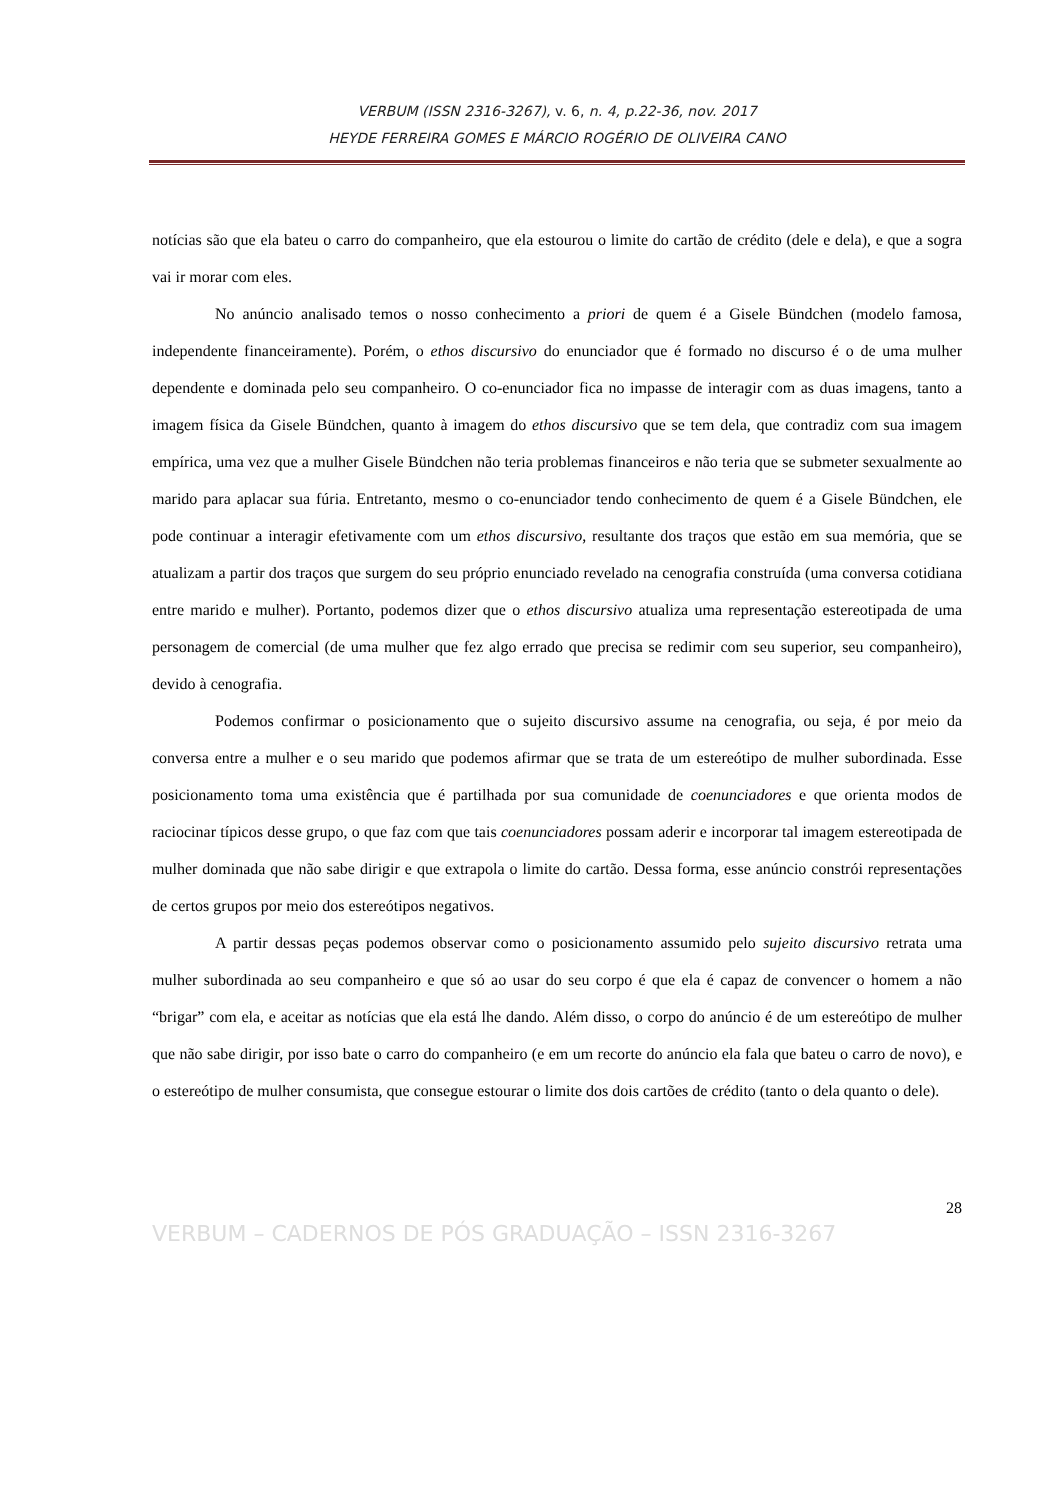VERBUM (ISSN 2316-3267), v. 6, n. 4, p.22-36, nov. 2017
HEYDE FERREIRA GOMES E MÁRCIO ROGÉRIO DE OLIVEIRA CANO
notícias são que ela bateu o carro do companheiro, que ela estourou o limite do cartão de crédito (dele e dela), e que a sogra vai ir morar com eles.
No anúncio analisado temos o nosso conhecimento a priori de quem é a Gisele Bündchen (modelo famosa, independente financeiramente). Porém, o ethos discursivo do enunciador que é formado no discurso é o de uma mulher dependente e dominada pelo seu companheiro. O co-enunciador fica no impasse de interagir com as duas imagens, tanto a imagem física da Gisele Bündchen, quanto à imagem do ethos discursivo que se tem dela, que contradiz com sua imagem empírica, uma vez que a mulher Gisele Bündchen não teria problemas financeiros e não teria que se submeter sexualmente ao marido para aplacar sua fúria. Entretanto, mesmo o co-enunciador tendo conhecimento de quem é a Gisele Bündchen, ele pode continuar a interagir efetivamente com um ethos discursivo, resultante dos traços que estão em sua memória, que se atualizam a partir dos traços que surgem do seu próprio enunciado revelado na cenografia construída (uma conversa cotidiana entre marido e mulher). Portanto, podemos dizer que o ethos discursivo atualiza uma representação estereotipada de uma personagem de comercial (de uma mulher que fez algo errado que precisa se redimir com seu superior, seu companheiro), devido à cenografia.
Podemos confirmar o posicionamento que o sujeito discursivo assume na cenografia, ou seja, é por meio da conversa entre a mulher e o seu marido que podemos afirmar que se trata de um estereótipo de mulher subordinada. Esse posicionamento toma uma existência que é partilhada por sua comunidade de coenunciadores e que orienta modos de raciocinar típicos desse grupo, o que faz com que tais coenunciadores possam aderir e incorporar tal imagem estereotipada de mulher dominada que não sabe dirigir e que extrapola o limite do cartão. Dessa forma, esse anúncio constrói representações de certos grupos por meio dos estereótipos negativos.
A partir dessas peças podemos observar como o posicionamento assumido pelo sujeito discursivo retrata uma mulher subordinada ao seu companheiro e que só ao usar do seu corpo é que ela é capaz de convencer o homem a não “brigar” com ela, e aceitar as notícias que ela está lhe dando. Além disso, o corpo do anúncio é de um estereótipo de mulher que não sabe dirigir, por isso bate o carro do companheiro (e em um recorte do anúncio ela fala que bateu o carro de novo), e o estereótipo de mulher consumista, que consegue estourar o limite dos dois cartões de crédito (tanto o dela quanto o dele).
28
VERBUM – CADERNOS DE PÓS GRADUAÇÃO – ISSN 2316-3267